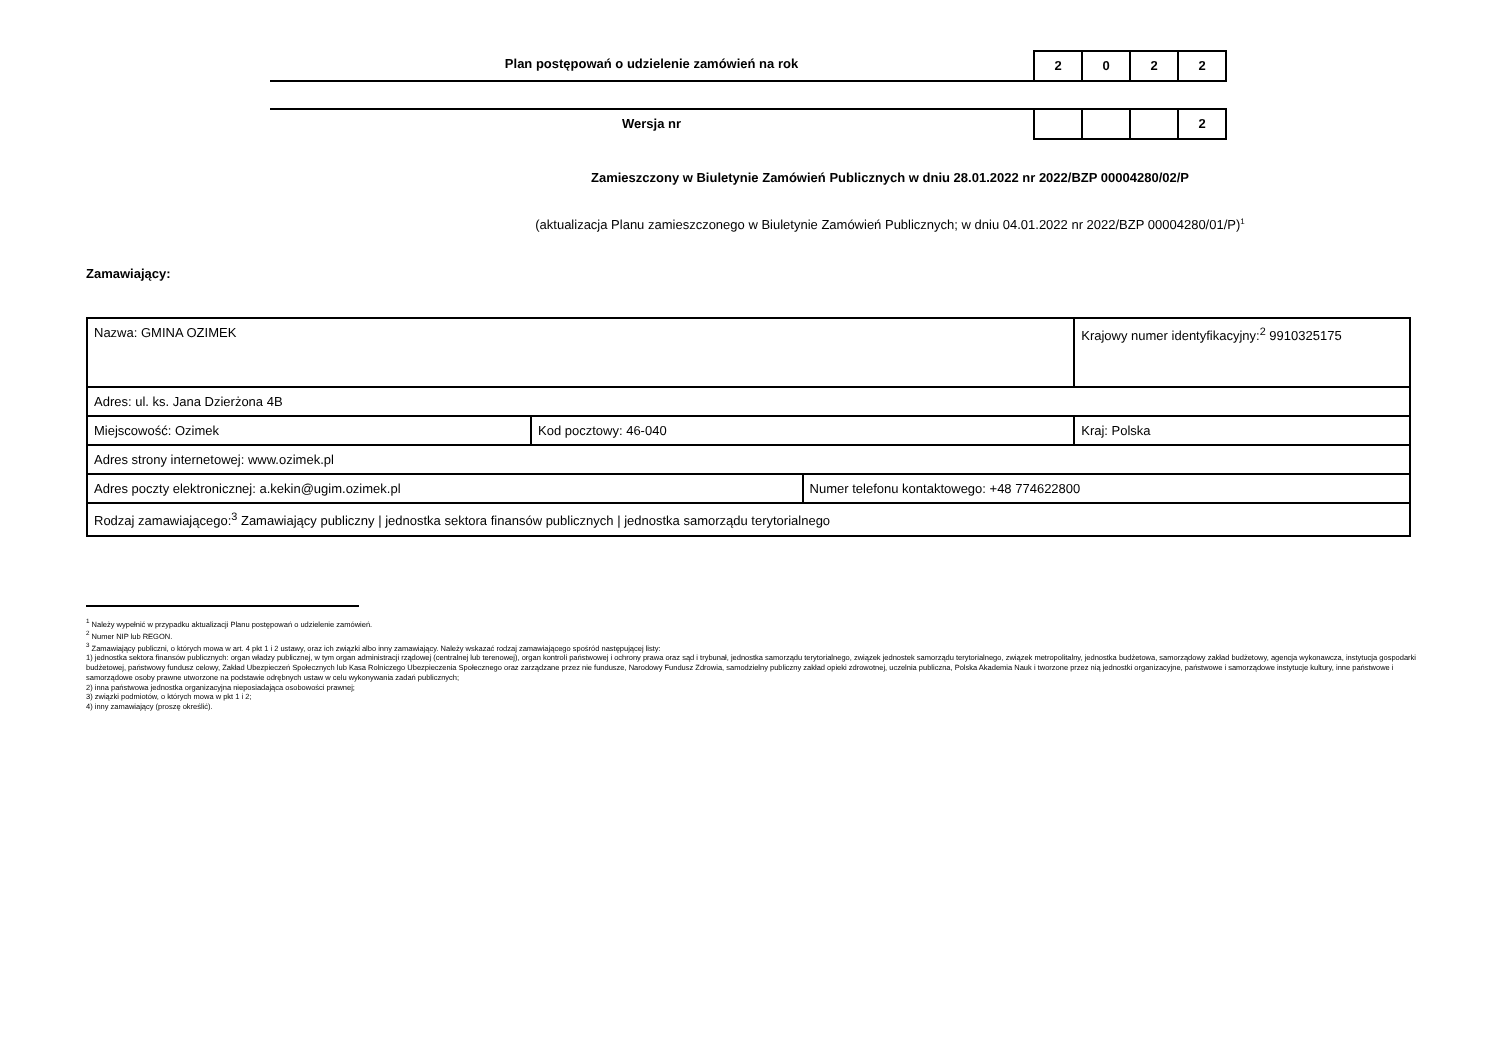Plan postępowań o udzielenie zamówień na rok
2 0 2 2
Wersja nr
2
Zamieszczony w Biuletynie Zamówień Publicznych w dniu 28.01.2022 nr 2022/BZP 00004280/02/P
(aktualizacja Planu zamieszczonego w Biuletynie Zamówień Publicznych; w dniu 04.01.2022 nr 2022/BZP 00004280/01/P)<sup>1</sup>
Zamawiający:
| Nazwa: GMINA OZIMEK | | | Krajowy numer identyfikacyjny:<sup>2</sup> 9910325175 |
| Adres: ul. ks. Jana Dzierżona 4B | | | |
| Miejscowość: Ozimek | Kod pocztowy: 46-040 | | Kraj: Polska |
| Adres strony internetowej: www.ozimek.pl | | | |
| Adres poczty elektronicznej: a.kekin@ugim.ozimek.pl | | Numer telefonu kontaktowego: +48 774622800 | |
| Rodzaj zamawiającego:<sup>3</sup> Zamawiający publiczny / jednostka sektora finansów publicznych / jednostka samorządu terytorialnego | | | |
<sup>1</sup> Należy wypełnić w przypadku aktualizacji Planu postępowań o udzielenie zamówień.
<sup>2</sup> Numer NIP lub REGON.
<sup>3</sup> Zamawiający publiczni, o których mowa w art. 4 pkt 1 i 2 ustawy, oraz ich związki albo inny zamawiający. Należy wskazać rodzaj zamawiającego spośród następującej listy:
1) jednostka sektora finansów publicznych: organ władzy publicznej, w tym organ administracji rządowej (centralnej lub terenowej), organ kontroli państwowej i ochrony prawa oraz sąd i trybunał, jednostka samorządu terytorialnego, związek jednostek samorządu terytorialnego, związek metropolitalny, jednostka budżetowa, samorządowy zakład budżetowy, agencja wykonawcza, instytucja gospodarki budżetowej, państwowy fundusz celowy, Zakład Ubezpieczeń Społecznych lub Kasa Rolniczego Ubezpieczenia Społecznego oraz zarządzane przez nie fundusze, Narodowy Fundusz Zdrowia, samodzielny publiczny zakład opieki zdrowotnej, uczelnia publiczna, Polska Akademia Nauk i tworzone przez nią jednostki organizacyjne, państwowe i samorządowe instytucje kultury, inne państwowe i samorządowe osoby prawne utworzone na podstawie odrębnych ustaw w celu wykonywania zadań publicznych;
2) inna państwowa jednostka organizacyjna nieposiadająca osobowości prawnej;
3) związki podmiotów, o których mowa w pkt 1 i 2;
4) inny zamawiający (proszę określić).